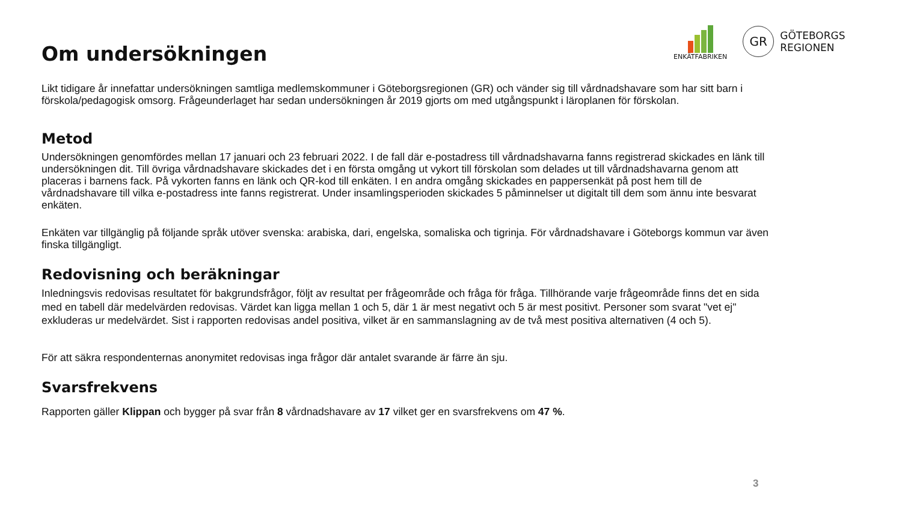ENKÄTFABRIKEN
GR
GÖTEBORGS
REGIONEN
Om undersökningen
Likt tidigare år innefattar undersökningen samtliga medlemskommuner i Göteborgsregionen (GR) och vänder sig till vårdnadshavare som har sitt barn i förskola/pedagogisk omsorg. Frågeunderlaget har sedan undersökningen år 2019 gjorts om med utgångspunkt i läroplanen för förskolan.
Metod
Undersökningen genomfördes mellan 17 januari och 23 februari 2022. I de fall där e-postadress till vårdnadshavarna fanns registrerad skickades en länk till undersökningen dit. Till övriga vårdnadshavare skickades det i en första omgång ut vykort till förskolan som delades ut till vårdnadshavarna genom att placeras i barnens fack. På vykorten fanns en länk och QR-kod till enkäten. I en andra omgång skickades en pappersenkät på post hem till de vårdnadshavare till vilka e-postadress inte fanns registrerat. Under insamlingsperioden skickades 5 påminnelser ut digitalt till dem som ännu inte besvarat enkäten.
Enkäten var tillgänglig på följande språk utöver svenska: arabiska, dari, engelska, somaliska och tigrinja. För vårdnadshavare i Göteborgs kommun var även finska tillgängligt.
Redovisning och beräkningar
Inledningsvis redovisas resultatet för bakgrundsfrågor, följt av resultat per frågeområde och fråga för fråga. Tillhörande varje frågeområde finns det en sida med en tabell där medelvärden redovisas. Värdet kan ligga mellan 1 och 5, där 1 är mest negativt och 5 är mest positivt. Personer som svarat "vet ej" exkluderas ur medelvärdet. Sist i rapporten redovisas andel positiva, vilket är en sammanslagning av de två mest positiva alternativen (4 och 5).
För att säkra respondenternas anonymitet redovisas inga frågor där antalet svarande är färre än sju.
Svarsfrekvens
Rapporten gäller Klippan och bygger på svar från 8 vårdnadshavare av 17 vilket ger en svarsfrekvens om 47 %.
3